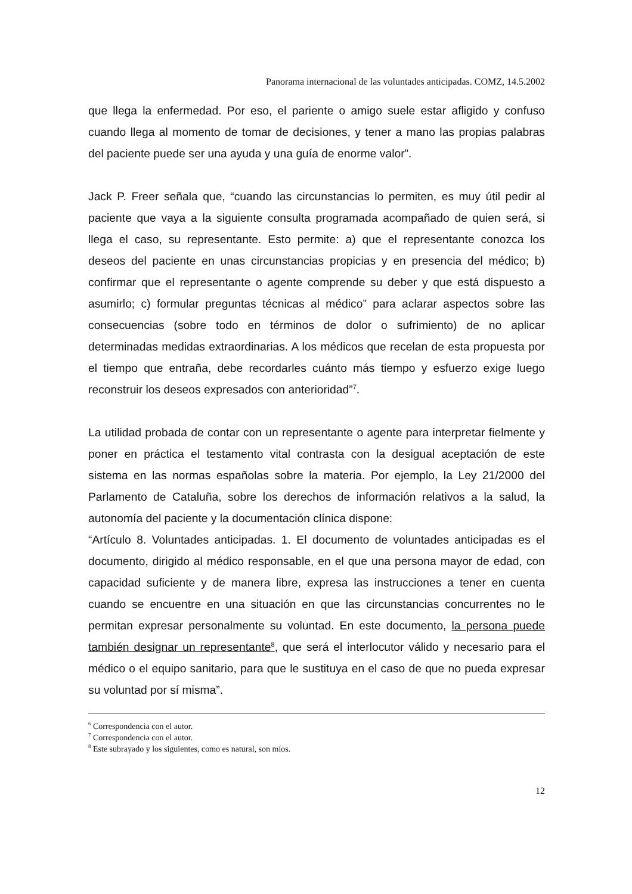Panorama internacional de las voluntades anticipadas. COMZ, 14.5.2002
que llega la enfermedad. Por eso, el pariente o amigo suele estar afligido y confuso cuando llega al momento de tomar de decisiones, y tener a mano las propias palabras del paciente puede ser una ayuda y una guía de enorme valor”.
Jack P. Freer señala que, “cuando las circunstancias lo permiten, es muy útil pedir al paciente que vaya a la siguiente consulta programada acompañado de quien será, si llega el caso, su representante. Esto permite: a) que el representante conozca los deseos del paciente en unas circunstancias propicias y en presencia del médico; b) confirmar que el representante o agente comprende su deber y que está dispuesto a asumirlo; c) formular preguntas técnicas al médico” para aclarar aspectos sobre las consecuencias (sobre todo en términos de dolor o sufrimiento) de no aplicar determinadas medidas extraordinarias. A los médicos que recelan de esta propuesta por el tiempo que entraña, debe recordarles cuánto más tiempo y esfuerzo exige luego reconstruir los deseos expresados con anterioridad”<sup>7</sup>.
La utilidad probada de contar con un representante o agente para interpretar fielmente y poner en práctica el testamento vital contrasta con la desigual aceptación de este sistema en las normas españolas sobre la materia. Por ejemplo, la Ley 21/2000 del Parlamento de Cataluña, sobre los derechos de información relativos a la salud, la autonomía del paciente y la documentación clínica dispone:
“Artículo 8. Voluntades anticipadas. 1. El documento de voluntades anticipadas es el documento, dirigido al médico responsable, en el que una persona mayor de edad, con capacidad suficiente y de manera libre, expresa las instrucciones a tener en cuenta cuando se encuentre en una situación en que las circunstancias concurrentes no le permitan expresar personalmente su voluntad. En este documento, la persona puede también designar un representante<sup>8</sup>, que será el interlocutor válido y necesario para el médico o el equipo sanitario, para que le sustituya en el caso de que no pueda expresar su voluntad por sí misma”.
<sup>6</sup> Correspondencia con el autor.
<sup>7</sup> Correspondencia con el autor.
<sup>8</sup> Este subrayado y los siguientes, como es natural, son míos.
12